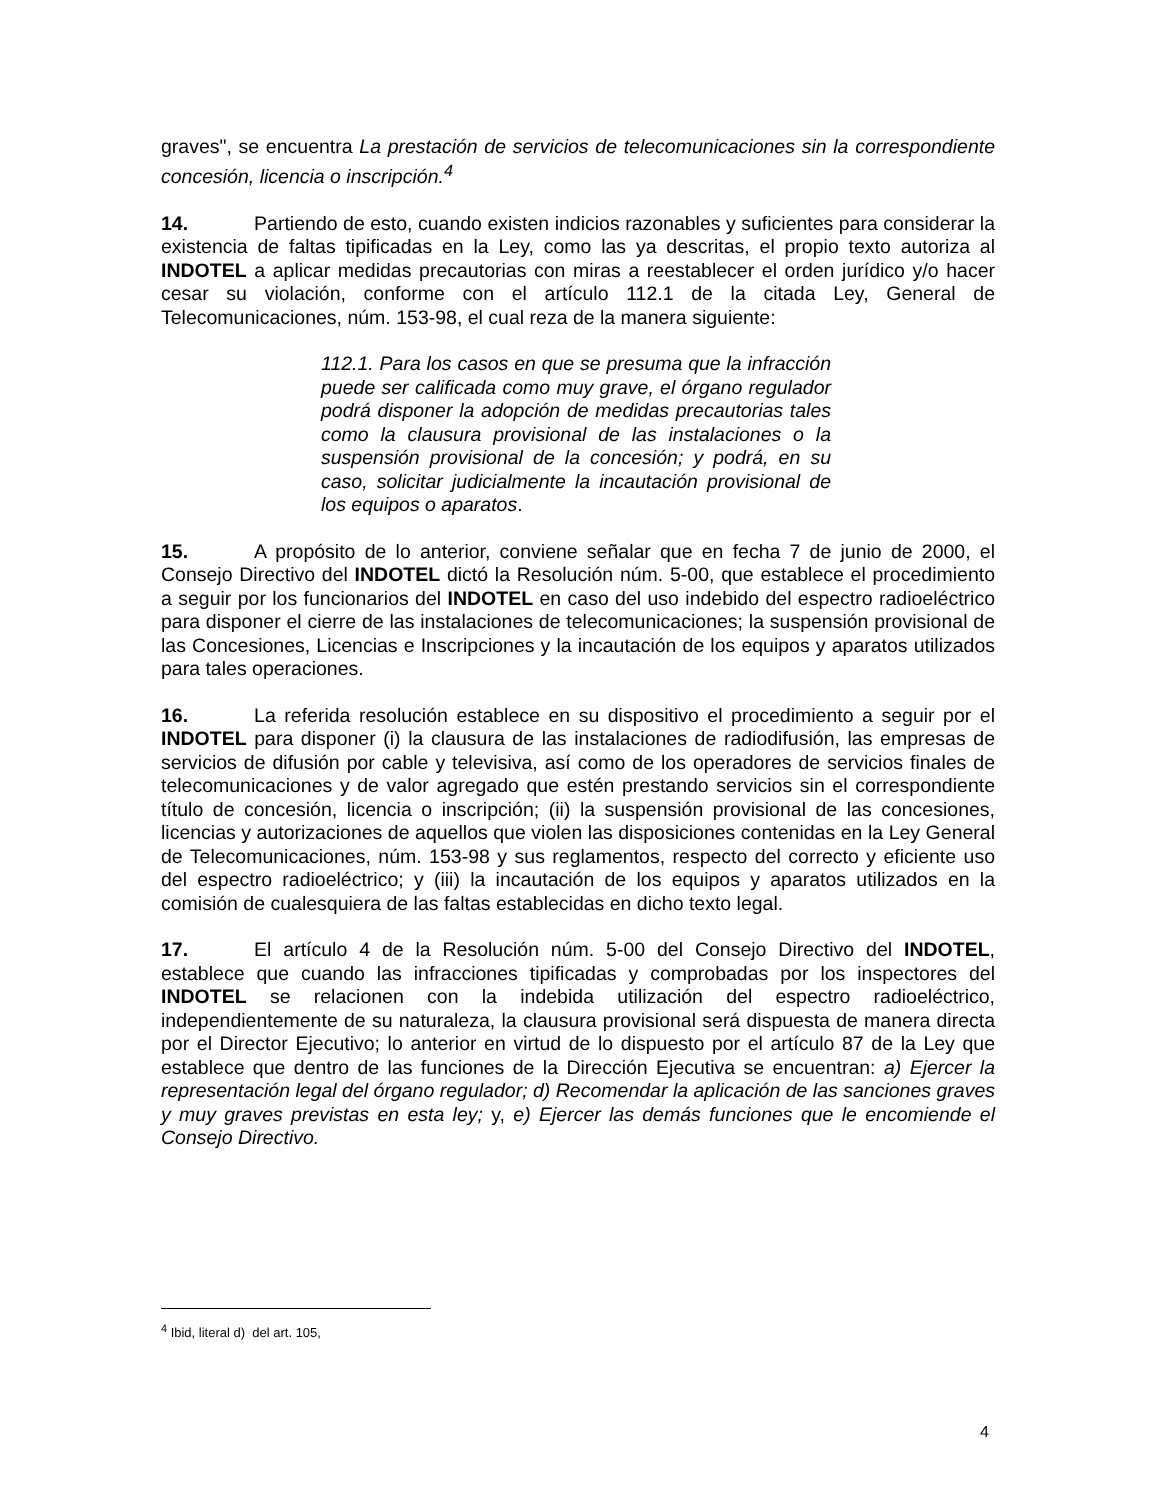graves", se encuentra La prestación de servicios de telecomunicaciones sin la correspondiente concesión, licencia o inscripción.<sup>4</sup>
14. Partiendo de esto, cuando existen indicios razonables y suficientes para considerar la existencia de faltas tipificadas en la Ley, como las ya descritas, el propio texto autoriza al INDOTEL a aplicar medidas precautorias con miras a reestablecer el orden jurídico y/o hacer cesar su violación, conforme con el artículo 112.1 de la citada Ley, General de Telecomunicaciones, núm. 153-98, el cual reza de la manera siguiente:
112.1. Para los casos en que se presuma que la infracción puede ser calificada como muy grave, el órgano regulador podrá disponer la adopción de medidas precautorias tales como la clausura provisional de las instalaciones o la suspensión provisional de la concesión; y podrá, en su caso, solicitar judicialmente la incautación provisional de los equipos o aparatos.
15. A propósito de lo anterior, conviene señalar que en fecha 7 de junio de 2000, el Consejo Directivo del INDOTEL dictó la Resolución núm. 5-00, que establece el procedimiento a seguir por los funcionarios del INDOTEL en caso del uso indebido del espectro radioeléctrico para disponer el cierre de las instalaciones de telecomunicaciones; la suspensión provisional de las Concesiones, Licencias e Inscripciones y la incautación de los equipos y aparatos utilizados para tales operaciones.
16. La referida resolución establece en su dispositivo el procedimiento a seguir por el INDOTEL para disponer (i) la clausura de las instalaciones de radiodifusión, las empresas de servicios de difusión por cable y televisiva, así como de los operadores de servicios finales de telecomunicaciones y de valor agregado que estén prestando servicios sin el correspondiente título de concesión, licencia o inscripción; (ii) la suspensión provisional de las concesiones, licencias y autorizaciones de aquellos que violen las disposiciones contenidas en la Ley General de Telecomunicaciones, núm. 153-98 y sus reglamentos, respecto del correcto y eficiente uso del espectro radioeléctrico; y (iii) la incautación de los equipos y aparatos utilizados en la comisión de cualesquiera de las faltas establecidas en dicho texto legal.
17. El artículo 4 de la Resolución núm. 5-00 del Consejo Directivo del INDOTEL, establece que cuando las infracciones tipificadas y comprobadas por los inspectores del INDOTEL se relacionen con la indebida utilización del espectro radioeléctrico, independientemente de su naturaleza, la clausura provisional será dispuesta de manera directa por el Director Ejecutivo; lo anterior en virtud de lo dispuesto por el artículo 87 de la Ley que establece que dentro de las funciones de la Dirección Ejecutiva se encuentran: a) Ejercer la representación legal del órgano regulador; d) Recomendar la aplicación de las sanciones graves y muy graves previstas en esta ley; y, e) Ejercer las demás funciones que le encomiende el Consejo Directivo.
<sup>4</sup> Ibid, literal d) del art. 105,
4